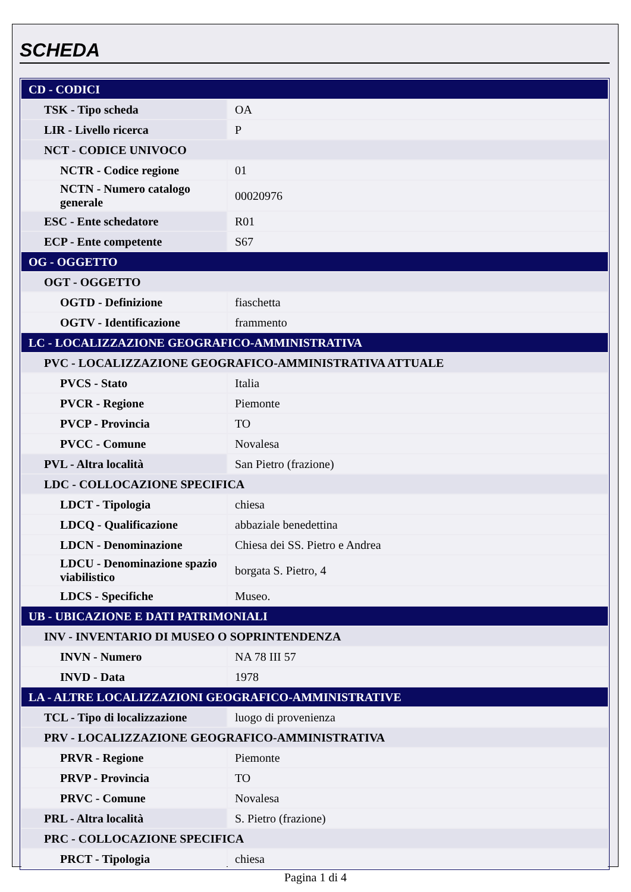SCHEDA
| CD - CODICI | |
| TSK - Tipo scheda | OA |
| LIR - Livello ricerca | P |
| NCT - CODICE UNIVOCO | |
| NCTR - Codice regione | 01 |
| NCTN - Numero catalogo generale | 00020976 |
| ESC - Ente schedatore | R01 |
| ECP - Ente competente | S67 |
| OG - OGGETTO | |
| OGT - OGGETTO | |
| OGTD - Definizione | fiaschetta |
| OGTV - Identificazione | frammento |
| LC - LOCALIZZAZIONE GEOGRAFICO-AMMINISTRATIVA | |
| PVC - LOCALIZZAZIONE GEOGRAFICO-AMMINISTRATIVA ATTUALE | |
| PVCS - Stato | Italia |
| PVCR - Regione | Piemonte |
| PVCP - Provincia | TO |
| PVCC - Comune | Novalesa |
| PVL - Altra località | San Pietro (frazione) |
| LDC - COLLOCAZIONE SPECIFICA | |
| LDCT - Tipologia | chiesa |
| LDCQ - Qualificazione | abbaziale benedettina |
| LDCN - Denominazione | Chiesa dei SS. Pietro e Andrea |
| LDCU - Denominazione spazio viabilistico | borgata S. Pietro, 4 |
| LDCS - Specifiche | Museo. |
| UB - UBICAZIONE E DATI PATRIMONIALI | |
| INV - INVENTARIO DI MUSEO O SOPRINTENDENZA | |
| INVN - Numero | NA 78 III 57 |
| INVD - Data | 1978 |
| LA - ALTRE LOCALIZZAZIONI GEOGRAFICO-AMMINISTRATIVE | |
| TCL - Tipo di localizzazione | luogo di provenienza |
| PRV - LOCALIZZAZIONE GEOGRAFICO-AMMINISTRATIVA | |
| PRVR - Regione | Piemonte |
| PRVP - Provincia | TO |
| PRVC - Comune | Novalesa |
| PRL - Altra località | S. Pietro (frazione) |
| PRC - COLLOCAZIONE SPECIFICA | |
| PRCT - Tipologia | chiesa |
Pagina 1 di 4